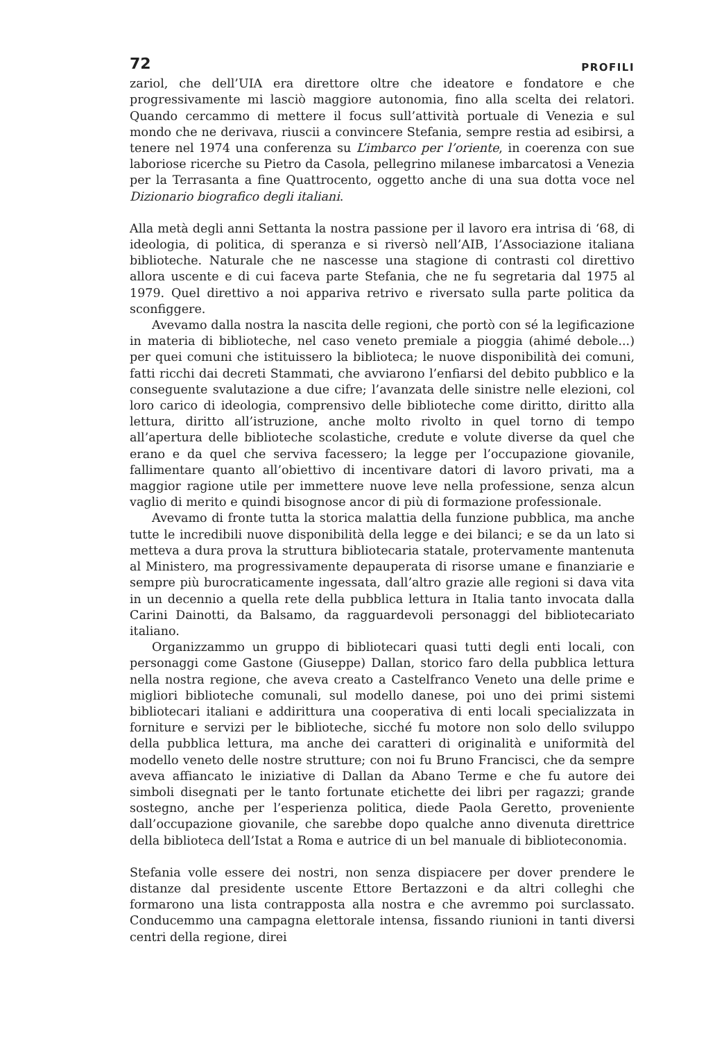72 PROFILI
zariol, che dell’UIA era direttore oltre che ideatore e fondatore e che progressivamente mi lasciò maggiore autonomia, fino alla scelta dei relatori. Quando cercammo di mettere il focus sull’attività portuale di Venezia e sul mondo che ne derivava, riuscii a convincere Stefania, sempre restia ad esibirsi, a tenere nel 1974 una conferenza su L’imbarco per l’oriente, in coerenza con sue laboriose ricerche su Pietro da Casola, pellegrino milanese imbarcatosi a Venezia per la Terrasanta a fine Quattrocento, oggetto anche di una sua dotta voce nel Dizionario biografico degli italiani.
Alla metà degli anni Settanta la nostra passione per il lavoro era intrisa di ‘68, di ideologia, di politica, di speranza e si riversò nell’AIB, l’Associazione italiana biblioteche. Naturale che ne nascesse una stagione di contrasti col direttivo allora uscente e di cui faceva parte Stefania, che ne fu segretaria dal 1975 al 1979. Quel direttivo a noi appariva retrivo e riversato sulla parte politica da sconfiggere.
Avevamo dalla nostra la nascita delle regioni, che portò con sé la legificazione in materia di biblioteche, nel caso veneto premiale a pioggia (ahimé debole...) per quei comuni che istituissero la biblioteca; le nuove disponibilità dei comuni, fatti ricchi dai decreti Stammati, che avviarono l’enfiarsi del debito pubblico e la conseguente svalutazione a due cifre; l’avanzata delle sinistre nelle elezioni, col loro carico di ideologia, comprensivo delle biblioteche come diritto, diritto alla lettura, diritto all’istruzione, anche molto rivolto in quel torno di tempo all’apertura delle biblioteche scolastiche, credute e volute diverse da quel che erano e da quel che serviva facessero; la legge per l’occupazione giovanile, fallimentare quanto all’obiettivo di incentivare datori di lavoro privati, ma a maggior ragione utile per immettere nuove leve nella professione, senza alcun vaglio di merito e quindi bisognose ancor di più di formazione professionale.
Avevamo di fronte tutta la storica malattia della funzione pubblica, ma anche tutte le incredibili nuove disponibilità della legge e dei bilanci; e se da un lato si metteva a dura prova la struttura bibliotecaria statale, protervamente mantenuta al Ministero, ma progressivamente depauperata di risorse umane e finanziarie e sempre più burocraticamente ingessata, dall’altro grazie alle regioni si dava vita in un decennio a quella rete della pubblica lettura in Italia tanto invocata dalla Carini Dainotti, da Balsamo, da ragguardevoli personaggi del bibliotecariato italiano.
Organizzammo un gruppo di bibliotecari quasi tutti degli enti locali, con personaggi come Gastone (Giuseppe) Dallan, storico faro della pubblica lettura nella nostra regione, che aveva creato a Castelfranco Veneto una delle prime e migliori biblioteche comunali, sul modello danese, poi uno dei primi sistemi bibliotecari italiani e addirittura una cooperativa di enti locali specializzata in forniture e servizi per le biblioteche, sicché fu motore non solo dello sviluppo della pubblica lettura, ma anche dei caratteri di originalità e uniformità del modello veneto delle nostre strutture; con noi fu Bruno Francisci, che da sempre aveva affiancato le iniziative di Dallan da Abano Terme e che fu autore dei simboli disegnati per le tanto fortunate etichette dei libri per ragazzi; grande sostegno, anche per l’esperienza politica, diede Paola Geretto, proveniente dall’occupazione giovanile, che sarebbe dopo qualche anno divenuta direttrice della biblioteca dell’Istat a Roma e autrice di un bel manuale di biblioteconomia.
Stefania volle essere dei nostri, non senza dispiacere per dover prendere le distanze dal presidente uscente Ettore Bertazzoni e da altri colleghi che formarono una lista contrapposta alla nostra e che avremmo poi surclassato. Conducemmo una campagna elettorale intensa, fissando riunioni in tanti diversi centri della regione, direi